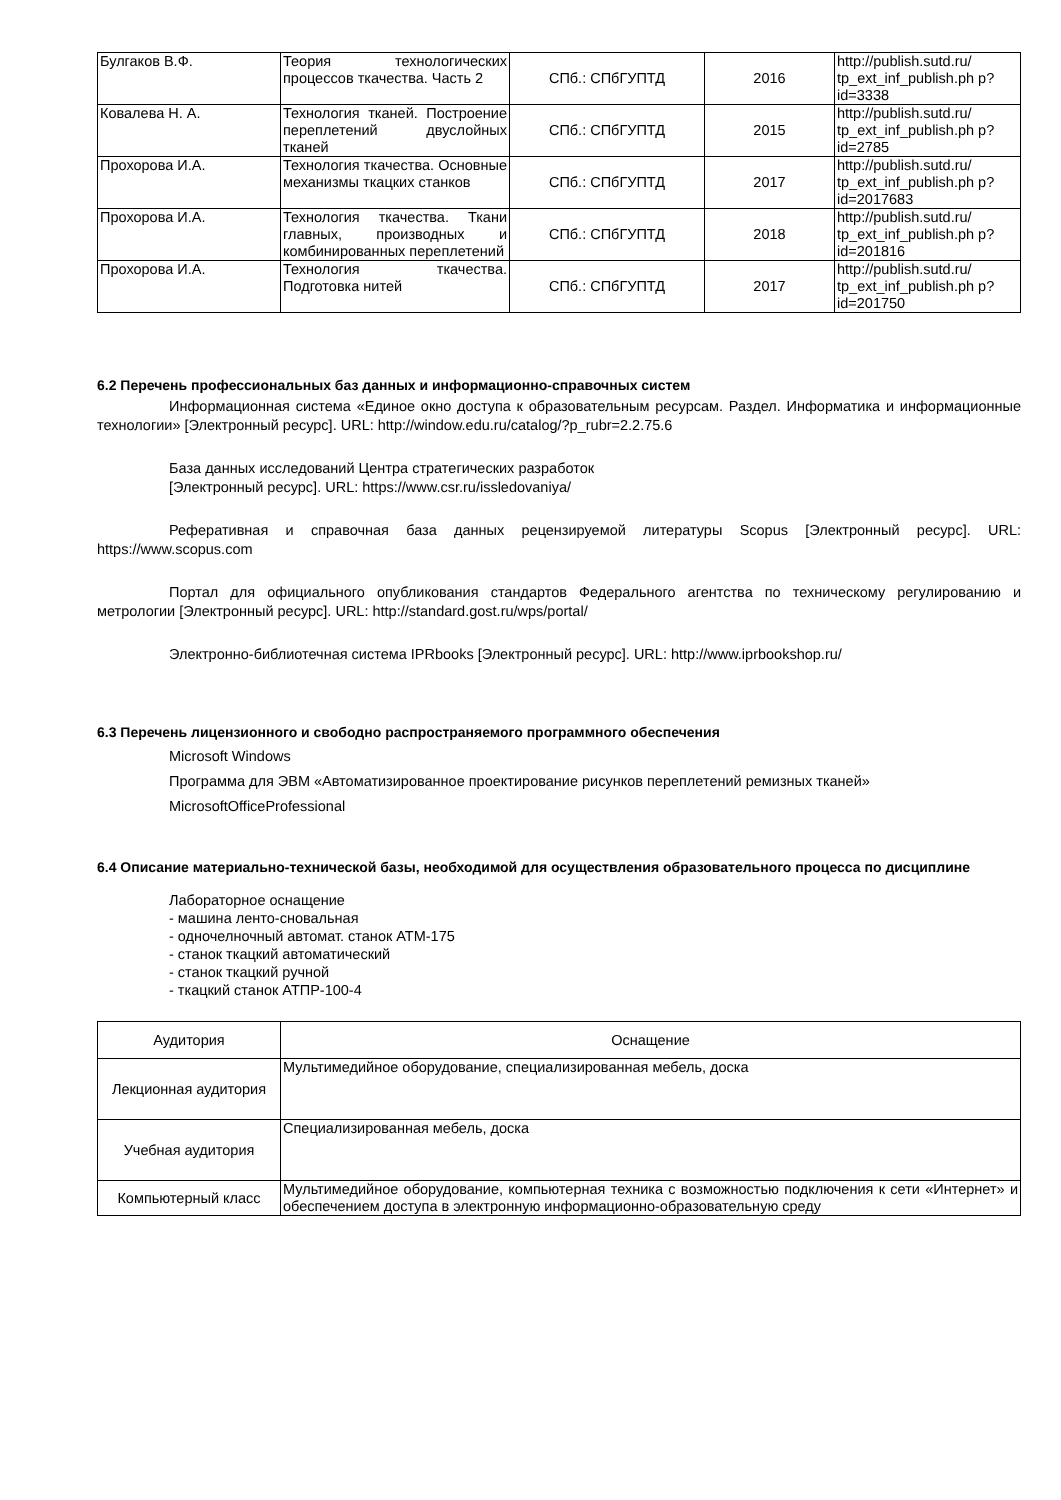| Булгаков В.Ф. | Теория технологических процессов ткачества. Часть 2 | СПб.: СПбГУПТД | 2016 | http://publish.sutd.ru/ tp_ext_inf_publish.ph p?id=3338 |
| Ковалева Н. А. | Технология тканей. Построение переплетений двуслойных тканей | СПб.: СПбГУПТД | 2015 | http://publish.sutd.ru/ tp_ext_inf_publish.ph p?id=2785 |
| Прохорова И.А. | Технология ткачества. Основные механизмы ткацких станков | СПб.: СПбГУПТД | 2017 | http://publish.sutd.ru/ tp_ext_inf_publish.ph p?id=2017683 |
| Прохорова И.А. | Технология ткачества. Ткани главных, производных и комбинированных переплетений | СПб.: СПбГУПТД | 2018 | http://publish.sutd.ru/ tp_ext_inf_publish.ph p?id=201816 |
| Прохорова И.А. | Технология ткачества. Подготовка нитей | СПб.: СПбГУПТД | 2017 | http://publish.sutd.ru/ tp_ext_inf_publish.ph p?id=201750 |
6.2 Перечень профессиональных баз данных и информационно-справочных систем
Информационная система «Единое окно доступа к образовательным ресурсам. Раздел. Информатика и информационные технологии» [Электронный ресурс]. URL: http://window.edu.ru/catalog/?p_rubr=2.2.75.6
База данных исследований Центра стратегических разработок
[Электронный ресурс]. URL: https://www.csr.ru/issledovaniya/
Реферативная и справочная база данных рецензируемой литературы Scopus [Электронный ресурс]. URL: https://www.scopus.com
Портал для официального опубликования стандартов Федерального агентства по техническому регулированию и метрологии [Электронный ресурс]. URL: http://standard.gost.ru/wps/portal/
Электронно-библиотечная система IPRbooks [Электронный ресурс]. URL: http://www.iprbookshop.ru/
6.3 Перечень лицензионного и свободно распространяемого программного обеспечения
Microsoft Windows
Программа для ЭВМ «Автоматизированное проектирование рисунков переплетений ремизных тканей»
MicrosoftOfficeProfessional
6.4 Описание материально-технической базы, необходимой для осуществления образовательного процесса по дисциплине
Лабораторное оснащение
- машина ленто-сновальная
- одночелночный автомат. станок АТМ-175
- станок ткацкий автоматический
- станок ткацкий ручной
- ткацкий станок АТПР-100-4
| Аудитория | Оснащение |
| --- | --- |
| Лекционная аудитория | Мультимедийное оборудование, специализированная мебель, доска |
| Учебная аудитория | Специализированная мебель, доска |
| Компьютерный класс | Мультимедийное оборудование, компьютерная техника с возможностью подключения к сети «Интернет» и обеспечением доступа в электронную информационно-образовательную среду |